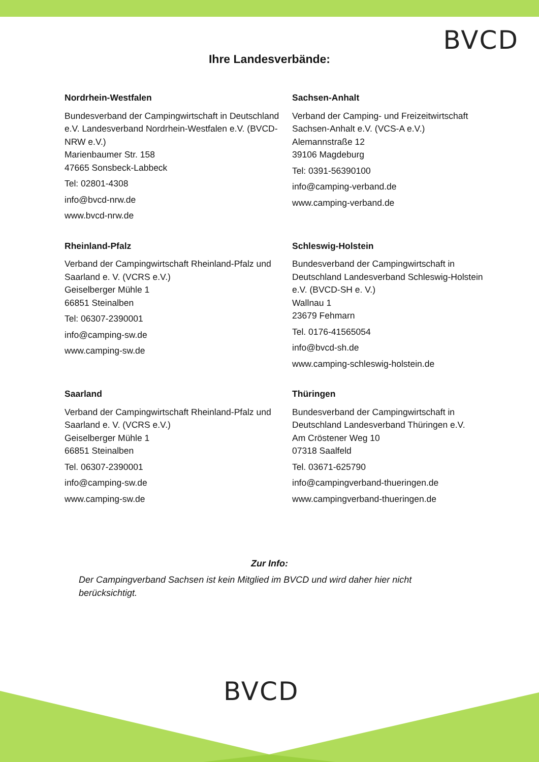BVCD
Ihre Landesverbände:
Nordrhein-Westfalen
Bundesverband der Campingwirtschaft in Deutschland e.V. Landesverband Nordrhein-Westfalen e.V. (BVCD-NRW e.V.)
Marienbaumer Str. 158
47665 Sonsbeck-Labbeck
Tel: 02801-4308
info@bvcd-nrw.de
www.bvcd-nrw.de
Sachsen-Anhalt
Verband der Camping- und Freizeitwirtschaft Sachsen-Anhalt e.V. (VCS-A e.V.)
Alemannstraße 12
39106 Magdeburg
Tel: 0391-56390100
info@camping-verband.de
www.camping-verband.de
Rheinland-Pfalz
Verband der Campingwirtschaft Rheinland-Pfalz und Saarland e. V. (VCRS e.V.)
Geiselberger Mühle 1
66851 Steinalben
Tel: 06307-2390001
info@camping-sw.de
www.camping-sw.de
Schleswig-Holstein
Bundesverband der Campingwirtschaft in Deutschland Landesverband Schleswig-Holstein e.V. (BVCD-SH e. V.)
Wallnau 1
23679 Fehmarn
Tel. 0176-41565054
info@bvcd-sh.de
www.camping-schleswig-holstein.de
Saarland
Verband der Campingwirtschaft Rheinland-Pfalz und Saarland e. V. (VCRS e.V.)
Geiselberger Mühle 1
66851 Steinalben
Tel. 06307-2390001
info@camping-sw.de
www.camping-sw.de
Thüringen
Bundesverband der Campingwirtschaft in Deutschland Landesverband Thüringen e.V.
Am Cröstener Weg 10
07318 Saalfeld
Tel. 03671-625790
info@campingverband-thueringen.de
www.campingverband-thueringen.de
Zur Info:
Der Campingverband Sachsen ist kein Mitglied im BVCD und wird daher hier nicht berücksichtigt.
BVCD